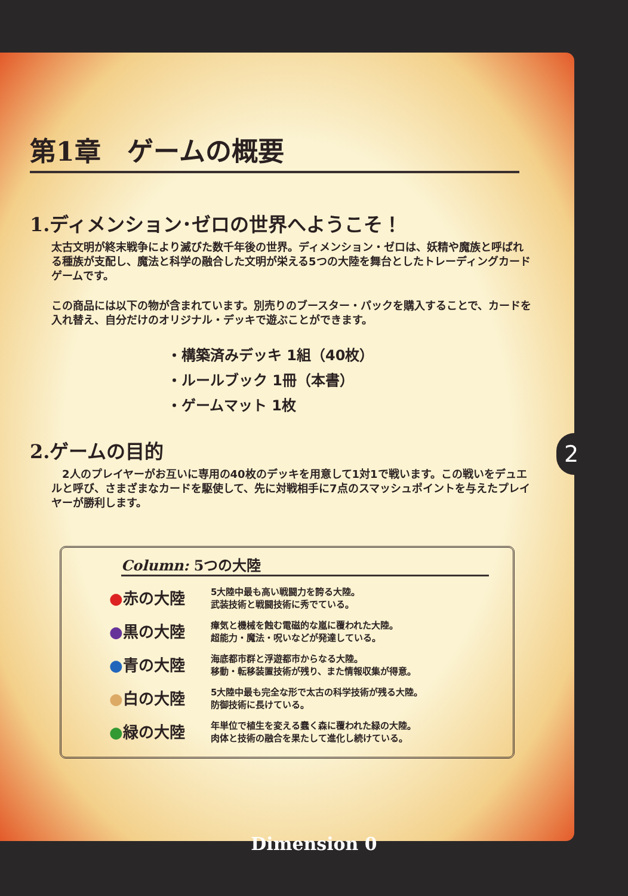第1章　ゲームの概要
1.ディメンション･ゼロの世界へようこそ！
太古文明が終末戦争により滅びた数千年後の世界。ディメンション・ゼロは、妖精や魔族と呼ばれる種族が支配し、魔法と科学の融合した文明が栄える5つの大陸を舞台としたトレーディングカードゲームです。
この商品には以下の物が含まれています。別売りのブースター・パックを購入することで、カードを入れ替え、自分だけのオリジナル・デッキで遊ぶことができます。
・構築済みデッキ 1組（40枚）
・ルールブック 1冊（本書）
・ゲームマット 1枚
2.ゲームの目的
　2人のプレイヤーがお互いに専用の40枚のデッキを用意して1対1で戦います。この戦いをデュエルと呼び、さまざまなカードを駆使して、先に対戦相手に7点のスマッシュポイントを与えたプレイヤーが勝利します。
Column: 5つの大陸
●赤の大陸
5大陸中最も高い戦闘力を誇る大陸。
武装技術と戦闘技術に秀でている。
●黒の大陸
瘴気と機械を蝕む電磁的な嵐に覆われた大陸。
超能力・魔法・呪いなどが発達している。
●青の大陸
海底都市群と浮遊都市からなる大陸。
移動・転移装置技術が残り、また情報収集が得意。
●白の大陸
5大陸中最も完全な形で太古の科学技術が残る大陸。
防御技術に長けている。
●緑の大陸
年単位で植生を変える蠢く森に覆われた緑の大陸。
肉体と技術の融合を果たして進化し続けている。
2
Dimension 0